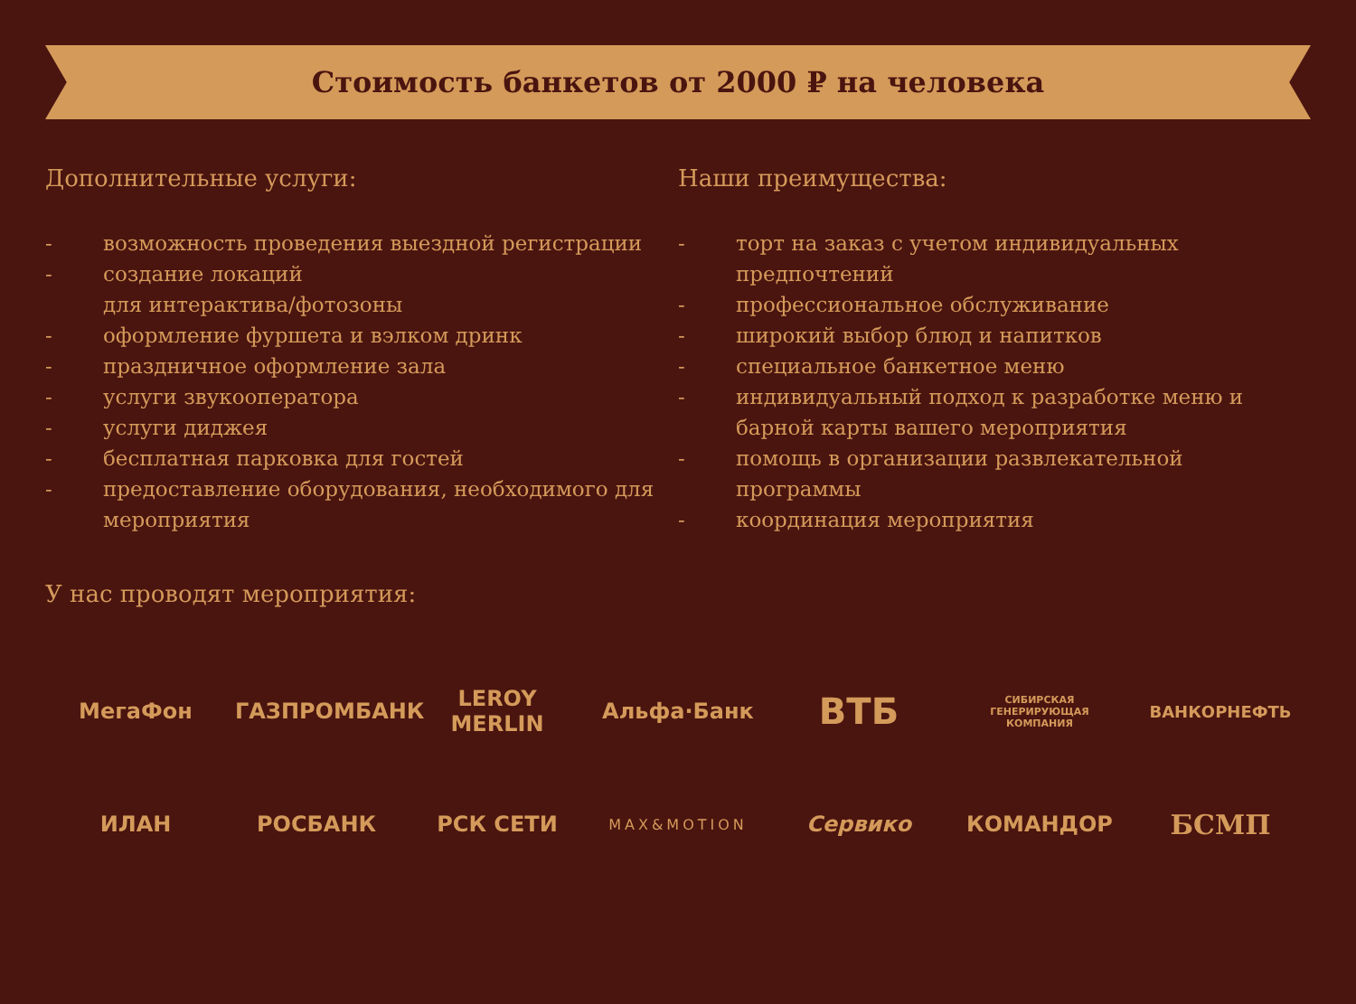Стоимость банкетов от 2000 ₽ на человека
Дополнительные услуги:
- возможность проведения выездной регистрации
- создание локаций
для интерактива/фотозоны
- оформление фуршета и вэлком дринк
- праздничное оформление зала
- услуги звукооператора
- услуги диджея
- бесплатная парковка для гостей
- предоставление оборудования, необходимого для мероприятия
Наши преимущества:
- торт на заказ с учетом индивидуальных предпочтений
- профессиональное обслуживание
- широкий выбор блюд и напитков
- специальное банкетное меню
- индивидуальный подход к разработке меню и барной карты вашего мероприятия
- помощь в организации развлекательной программы
- координация мероприятия
У нас проводят мероприятия:
МегаФон ГАЗПРОМБАНК LEROY MERLIN Альфа·Банк
ВТБ
СИБИРСКАЯ ГЕНЕРИРУЮЩАЯ КОМПАНИЯ
ВАНКОРНЕФТЬ
ИЛАН РОСБАНК РСК СЕТИ
MAX&MOTION
Сервико КОМАНДОР
БСМП